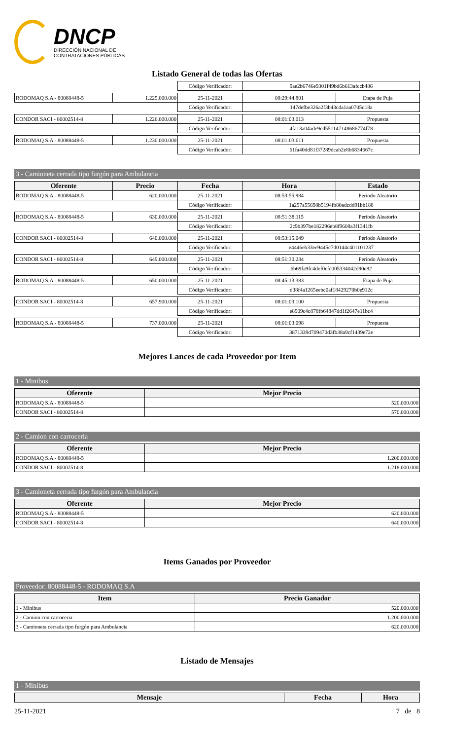DNCP
DIRECCIÓN NACIONAL DE
CONTRATACIONES PÚBLICAS
Listado General de todas las Ofertas
| | | Código Verificador: | 9ae2b6746e9301f49bd6b613afccb486 | |
| RODOMAQ S.A - 80088448-5 | 1.225.000.000 | 25-11-2021 | 08:29:44.801 | Etapa de Puja |
| | | Código Verificador: | 147defbe326a2f3b43cda1aa0705d18a | |
| CONDOR SACI - 80002514-8 | 1.226.000.000 | 25-11-2021 | 08:01:03.013 | Propuesta |
| | | Código Verificador: | 4fa13a04ade9cd551147148686774f78 | |
| RODOMAQ S.A - 80088448-5 | 1.230.000.000 | 25-11-2021 | 08:01:03.011 | Propuesta |
| | | Código Verificador: | 61fa40dd81f37289dcab2e8b6834667c | |
3 - Camioneta cerrada tipo furgón para Ambulancia
| Oferente | Precio | Fecha | Hora | Estado |
| --- | --- | --- | --- | --- |
| RODOMAQ S.A - 80088448-5 | 620.000.000 | 25-11-2021 | 08:53:55.984 | Periodo Aleatorio |
| | | Código Verificador: | 1a297a55698b5194fb80adcdd91bb188 | |
| RODOMAQ S.A - 80088448-5 | 630.000.000 | 25-11-2021 | 08:51:38.115 | Periodo Aleatorio |
| | | Código Verificador: | 2c9b397be182296eb8f9608a3f1341fb | |
| CONDOR SACI - 80002514-8 | 640.000.000 | 25-11-2021 | 08:53:15.049 | Periodo Aleatorio |
| | | Código Verificador: | e4446eb33ee9445c7d0144c401101237 | |
| CONDOR SACI - 80002514-8 | 649.000.000 | 25-11-2021 | 08:51:30.234 | Periodo Aleatorio |
| | | Código Verificador: | 6b69fa9fc4def0cfc005334042d90e82 | |
| RODOMAQ S.A - 80088448-5 | 650.000.000 | 25-11-2021 | 08:45:13.383 | Etapa de Puja |
| | | Código Verificador: | d38f4a1265eebc0af18429270b0e912c | |
| CONDOR SACI - 80002514-8 | 657.900.000 | 25-11-2021 | 08:01:03.100 | Propuesta |
| | | Código Verificador: | e8909c4c878fb64847dd1f2647e11bc4 | |
| RODOMAQ S.A - 80088448-5 | 737.000.000 | 25-11-2021 | 08:01:03.098 | Propuesta |
| | | Código Verificador: | 3871339d709470d3fb38a9cf1439e72e | |
Mejores Lances de cada Proveedor por Item
1 - Minibus
| Oferente | Mejor Precio |
| --- | --- |
| RODOMAQ S.A - 80088448-5 | 520.000.000 |
| CONDOR SACI - 80002514-8 | 570.000.000 |
2 - Camion con carroceria
| Oferente | Mejor Precio |
| --- | --- |
| RODOMAQ S.A - 80088448-5 | 1.200.000.000 |
| CONDOR SACI - 80002514-8 | 1.218.000.000 |
3 - Camioneta cerrada tipo furgón para Ambulancia
| Oferente | Mejor Precio |
| --- | --- |
| RODOMAQ S.A - 80088448-5 | 620.000.000 |
| CONDOR SACI - 80002514-8 | 640.000.000 |
Items Ganados por Proveedor
Proveedor: 80088448-5 - RODOMAQ S.A
| Item | Precio Ganador |
| --- | --- |
| 1 - Minibus | 520.000.000 |
| 2 - Camion con carroceria | 1.200.000.000 |
| 3 - Camioneta cerrada tipo furgón para Ambulancia | 620.000.000 |
Listado de Mensajes
1 - Minibus
| Mensaje | Fecha | Hora |
| --- | --- | --- |
25-11-2021 7 de 8